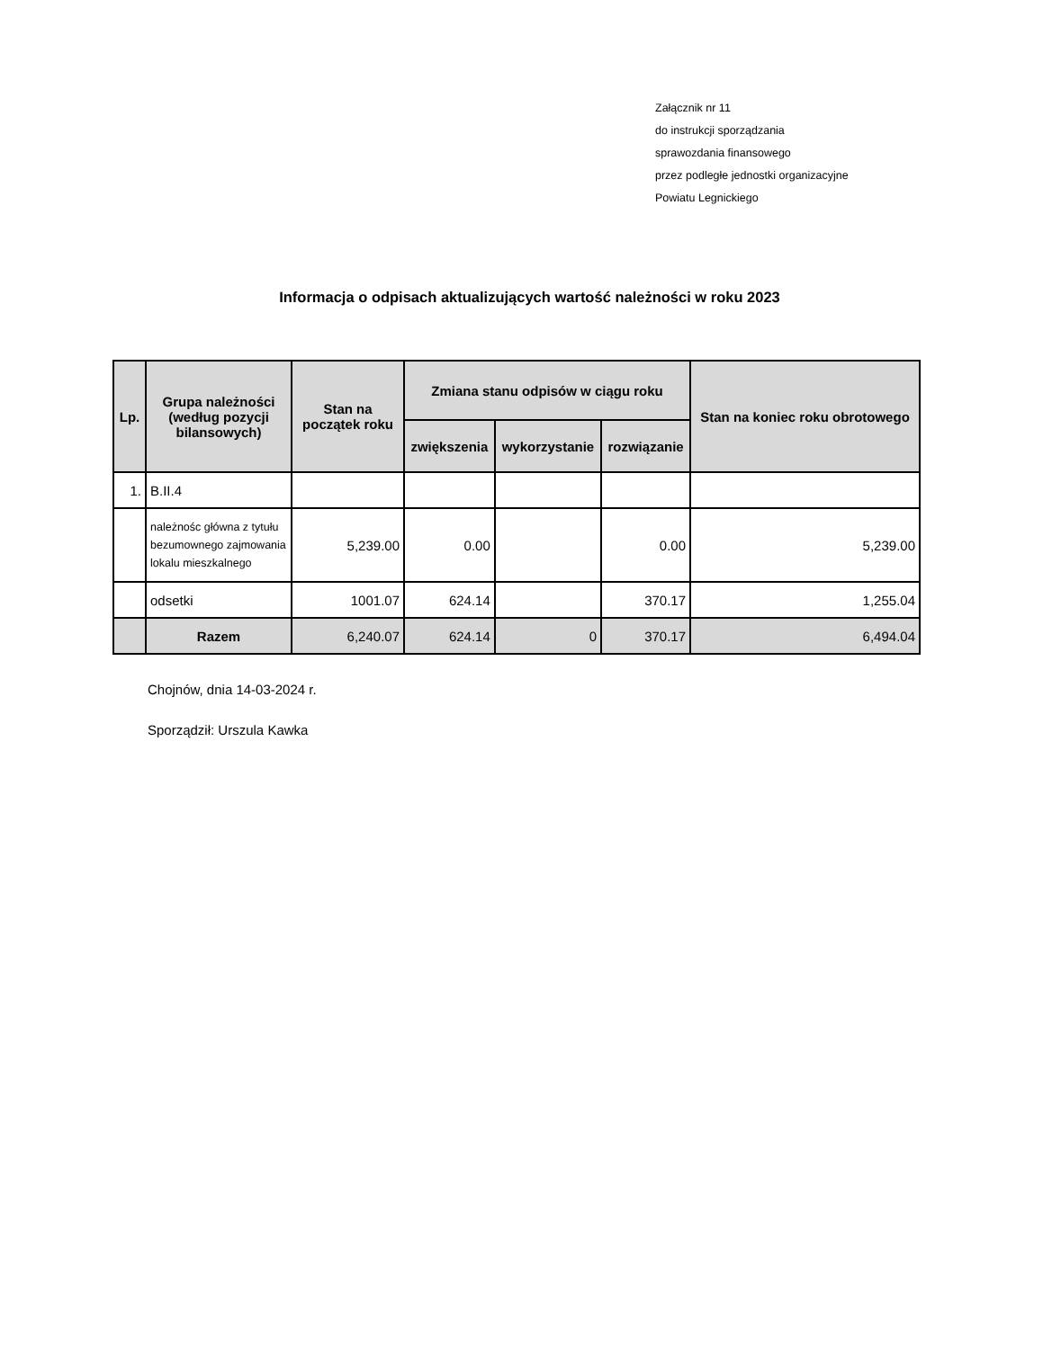Załącznik nr 11
do instrukcji sporządzania
sprawozdania finansowego
przez podległe jednostki organizacyjne
Powiatu Legnickiego
Informacja o odpisach aktualizujących wartość należności w roku 2023
| Lp. | Grupa należności (według pozycji bilansowych) | Stan na początek roku | Zmiana stanu odpisów w ciągu roku | | | Stan na koniec roku obrotowego |
| --- | --- | --- | --- | --- | --- | --- |
| | | | zwiększenia | wykorzystanie | rozwiązanie | |
| 1. | B.II.4 | | | | | |
| | należnośc główna z tytułu bezumownego zajmowania lokalu mieszkalnego | 5,239.00 | 0.00 | | 0.00 | 5,239.00 |
| | odsetki | 1001.07 | 624.14 | | 370.17 | 1,255.04 |
| | Razem | 6,240.07 | 624.14 | 0 | 370.17 | 6,494.04 |
Chojnów, dnia 14-03-2024 r.
Sporządził: Urszula Kawka